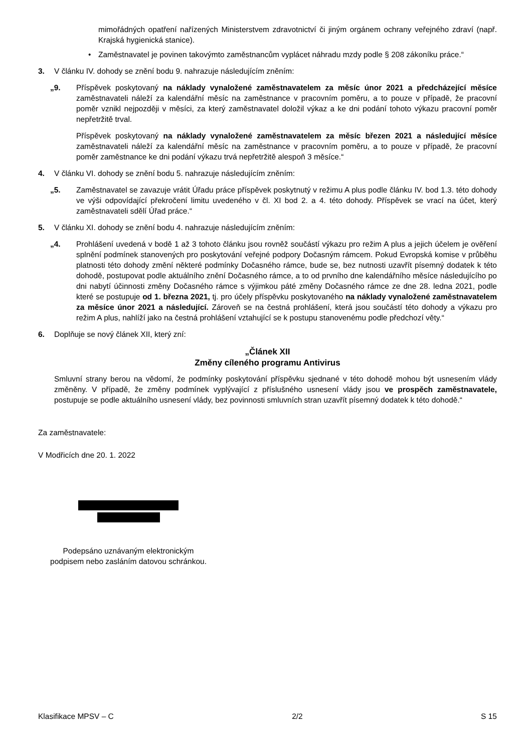mimořádných opatření nařízených Ministerstvem zdravotnictví či jiným orgánem ochrany veřejného zdraví (např. Krajská hygienická stanice).
• Zaměstnavatel je povinen takovýmto zaměstnancům vyplácet náhradu mzdy podle § 208 zákoníku práce.“
3. V článku IV. dohody se znění bodu 9. nahrazuje následujícím zněním:
„9. Příspěvek poskytovaný na náklady vynaložené zaměstnavatelem za měsíc únor 2021 a předcházející měsíce zaměstnavateli náleží za kalendářní měsíc na zaměstnance v pracovním poměru, a to pouze v případě, že pracovní poměr vznikl nejpozději v měsíci, za který zaměstnavatel doložil výkaz a ke dni podání tohoto výkazu pracovní poměr nepřetržitě trval.
Příspěvek poskytovaný na náklady vynaložené zaměstnavatelem za měsíc březen 2021 a následující měsíce zaměstnavateli náleží za kalendářní měsíc na zaměstnance v pracovním poměru, a to pouze v případě, že pracovní poměr zaměstnance ke dni podání výkazu trvá nepřetržitě alespoň 3 měsíce.“
4. V článku VI. dohody se znění bodu 5. nahrazuje následujícím zněním:
„5. Zaměstnavatel se zavazuje vrátit Úřadu práce příspěvek poskytnutý v režimu A plus podle článku IV. bod 1.3. této dohody ve výši odpovídající překročení limitu uvedeného v čl. XI bod 2. a 4. této dohody. Příspěvek se vrací na účet, který zaměstnavateli sdělí Úřad práce.“
5. V článku XI. dohody se znění bodu 4. nahrazuje následujícím zněním:
„4. Prohlášení uvedená v bodě 1 až 3 tohoto článku jsou rovněž součástí výkazu pro režim A plus a jejich účelem je ověření splnění podmínek stanovených pro poskytování veřejné podpory Dočasným rámcem. Pokud Evropská komise v průběhu platnosti této dohody změní některé podmínky Dočasného rámce, bude se, bez nutnosti uzavřít písemný dodatek k této dohodě, postupovat podle aktuálního znění Dočasného rámce, a to od prvního dne kalendářního měsíce následujícího po dni nabytí účinnosti změny Dočasného rámce s výjimkou páté změny Dočasného rámce ze dne 28. ledna 2021, podle které se postupuje od 1. března 2021, tj. pro účely příspěvku poskytovaného na náklady vynaložené zaměstnavatelem za měsíce únor 2021 a následující. Zároveň se na čestná prohlášení, která jsou součástí této dohody a výkazu pro režim A plus, nahlíží jako na čestná prohlášení vztahující se k postupu stanovenému podle předchozí věty.“
6. Doplňuje se nový článek XII, který zní:
„Článek XII
Změny cíleného programu Antivirus
Smluvní strany berou na vědomí, že podmínky poskytování příspěvku sjednané v této dohodě mohou být usnesením vlády změněny. V případě, že změny podmínek vyplývající z příslušného usnesení vlády jsou ve prospěch zaměstnavatele, postupuje se podle aktuálního usnesení vlády, bez povinnosti smluvních stran uzavřít písemný dodatek k této dohodě.“
Za zaměstnavatele:
V Modřicích dne 20. 1. 2022
Podepsáno uznávaným elektronickým
podpisem nebo zasláním datovou schránkou.
Klasifikace MPSV – C 2/2 S 15